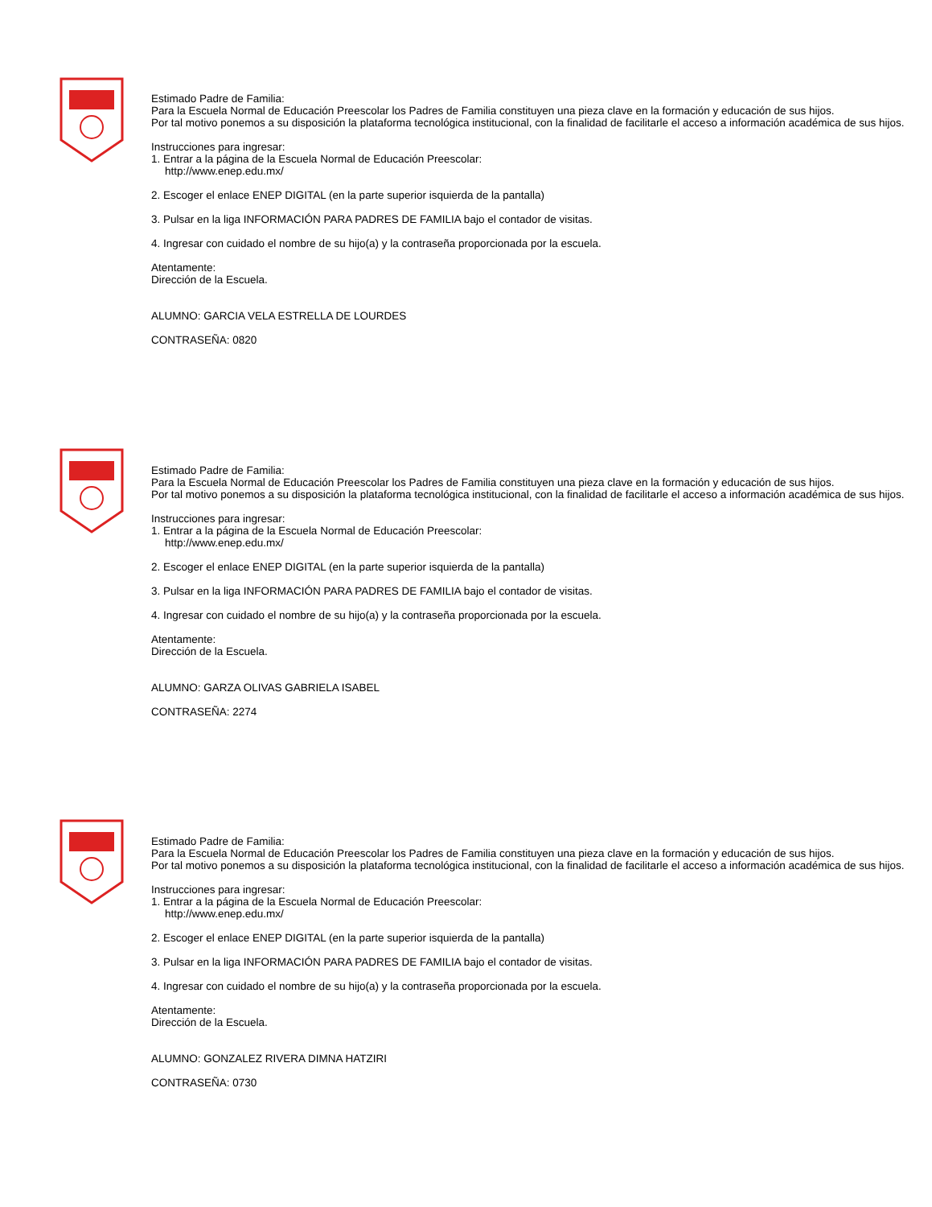Estimado Padre de Familia:
Para la Escuela Normal de Educación Preescolar los Padres de Familia constituyen una pieza clave en la formación y educación de sus hijos.
Por tal motivo ponemos a su disposición la plataforma tecnológica institucional, con la finalidad de facilitarle el acceso a información académica de sus hijos.
Instrucciones para ingresar:
1. Entrar a la página de la Escuela Normal de Educación Preescolar:
http://www.enep.edu.mx/
2. Escoger el enlace ENEP DIGITAL (en la parte superior isquierda de la pantalla)
3. Pulsar en la liga INFORMACIÓN PARA PADRES DE FAMILIA bajo el contador de visitas.
4. Ingresar con cuidado el nombre de su hijo(a) y la contraseña proporcionada por la escuela.
Atentamente:
Dirección de la Escuela.
ALUMNO: GARCIA VELA ESTRELLA DE LOURDES
CONTRASEÑA: 0820
Estimado Padre de Familia:
Para la Escuela Normal de Educación Preescolar los Padres de Familia constituyen una pieza clave en la formación y educación de sus hijos.
Por tal motivo ponemos a su disposición la plataforma tecnológica institucional, con la finalidad de facilitarle el acceso a información académica de sus hijos.
Instrucciones para ingresar:
1. Entrar a la página de la Escuela Normal de Educación Preescolar:
http://www.enep.edu.mx/
2. Escoger el enlace ENEP DIGITAL (en la parte superior isquierda de la pantalla)
3. Pulsar en la liga INFORMACIÓN PARA PADRES DE FAMILIA bajo el contador de visitas.
4. Ingresar con cuidado el nombre de su hijo(a) y la contraseña proporcionada por la escuela.
Atentamente:
Dirección de la Escuela.
ALUMNO: GARZA OLIVAS GABRIELA ISABEL
CONTRASEÑA: 2274
Estimado Padre de Familia:
Para la Escuela Normal de Educación Preescolar los Padres de Familia constituyen una pieza clave en la formación y educación de sus hijos.
Por tal motivo ponemos a su disposición la plataforma tecnológica institucional, con la finalidad de facilitarle el acceso a información académica de sus hijos.
Instrucciones para ingresar:
1. Entrar a la página de la Escuela Normal de Educación Preescolar:
http://www.enep.edu.mx/
2. Escoger el enlace ENEP DIGITAL (en la parte superior isquierda de la pantalla)
3. Pulsar en la liga INFORMACIÓN PARA PADRES DE FAMILIA bajo el contador de visitas.
4. Ingresar con cuidado el nombre de su hijo(a) y la contraseña proporcionada por la escuela.
Atentamente:
Dirección de la Escuela.
ALUMNO: GONZALEZ RIVERA DIMNA HATZIRI
CONTRASEÑA: 0730